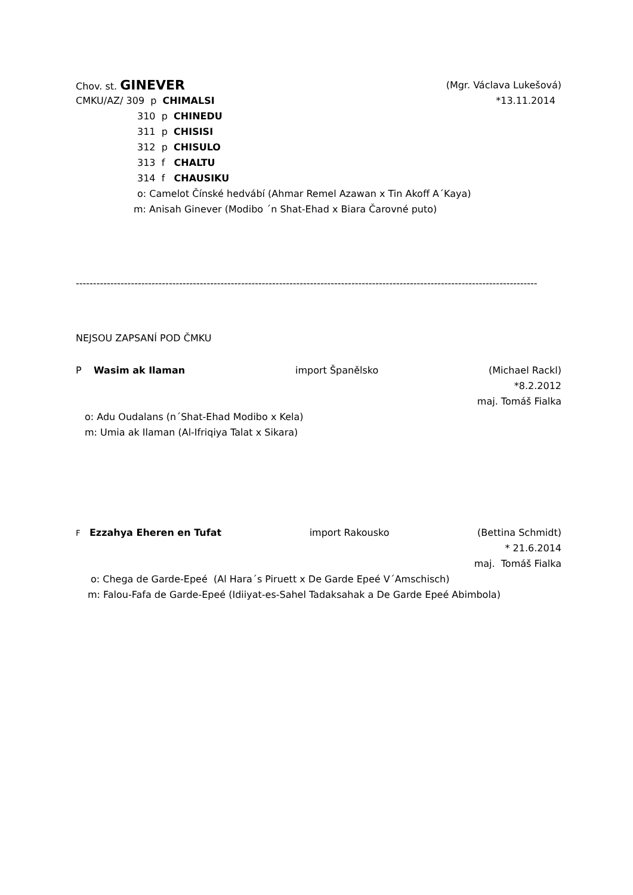Chov. st. GINEVER (Mgr. Václava Lukešová)
CMKU/AZ/ 309 p CHIMALSI *13.11.2014
310 p CHINEDU
311 p CHISISI
312 p CHISULO
313 f CHALTU
314 f CHAUSIKU
o: Camelot Čínské hedvábí (Ahmar Remel Azawan x Tin Akoff A´Kaya)
m: Anisah Ginever (Modibo ´n Shat-Ehad x Biara Čarovné puto)
--------------------------------------------------------------------------------------------------------------------------------------
NEJSOU ZAPSANÍ POD ČMKU
P Wasim ak Ilaman import Španělsko (Michael Rackl)
*8.2.2012
maj. Tomáš Fialka
o: Adu Oudalans (n´Shat-Ehad Modibo x Kela)
m: Umia ak Ilaman (Al-Ifriqiya Talat x Sikara)
F Ezzahya Eheren en Tufat import Rakousko (Bettina Schmidt)
* 21.6.2014
maj. Tomáš Fialka
o: Chega de Garde-Epeé (Al Hara´s Piruett x De Garde Epeé V´Amschisch)
m: Falou-Fafa de Garde-Epeé (Idiiyat-es-Sahel Tadaksahak a De Garde Epeé Abimbola)